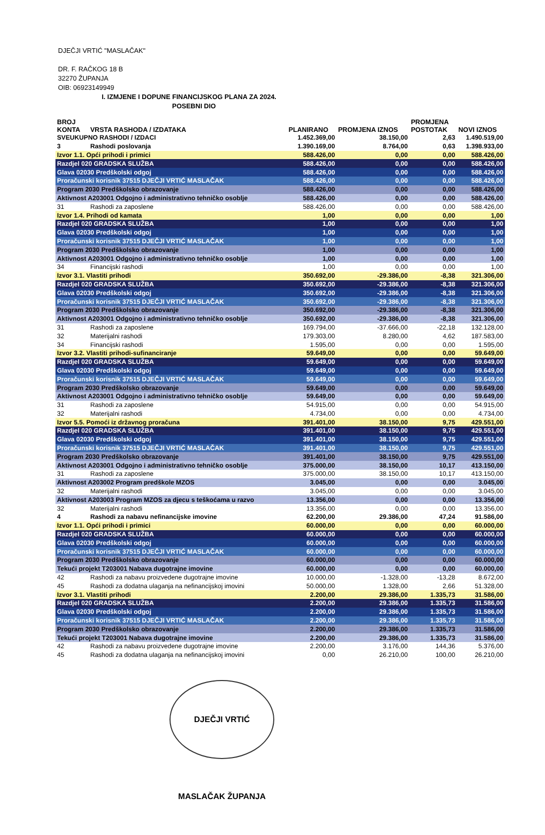DJEČJI VRTIĆ "MASLAČAK"
DR. F. RAČKOG 18 B
32270 ŽUPANJA
OIB: 06923149949
I. IZMJENE I DOPUNE FINANCIJSKOG PLANA ZA 2024.
POSEBNI DIO
| BROJ KONTA | VRSTA RASHODA / IZDATAKA | PLANIRANO | PROMJENA IZNOS | PROMJENA POSTOTAK | NOVI IZNOS |
| --- | --- | --- | --- | --- | --- |
| SVEUKUPNO RASHODI / IZDACI | | 1.452.369,00 | 38.150,00 | 2,63 | 1.490.519,00 |
| 3 | Rashodi poslovanja | 1.390.169,00 | 8.764,00 | 0,63 | 1.398.933,00 |
| Izvor 1.1. Opći prihodi i primici | | 588.426,00 | 0,00 | 0,00 | 588.426,00 |
| Razdjel 020 GRADSKA SLUŽBA | | 588.426,00 | 0,00 | 0,00 | 588.426,00 |
| Glava 02030 Predškolski odgoj | | 588.426,00 | 0,00 | 0,00 | 588.426,00 |
| Proračunski korisnik 37515 DJEČJI VRTIĆ MASLAČAK | | 588.426,00 | 0,00 | 0,00 | 588.426,00 |
| Program 2030 Predškolsko obrazovanje | | 588.426,00 | 0,00 | 0,00 | 588.426,00 |
| Aktivnost A203001 Odgojno i administrativno tehničko osoblje | | 588.426,00 | 0,00 | 0,00 | 588.426,00 |
| 31 | Rashodi za zaposlene | 588.426,00 | 0,00 | 0,00 | 588.426,00 |
| Izvor 1.4. Prihodi od kamata | | 1,00 | 0,00 | 0,00 | 1,00 |
| Razdjel 020 GRADSKA SLUŽBA | | 1,00 | 0,00 | 0,00 | 1,00 |
| Glava 02030 Predškolski odgoj | | 1,00 | 0,00 | 0,00 | 1,00 |
| Proračunski korisnik 37515 DJEČJI VRTIĆ MASLAČAK | | 1,00 | 0,00 | 0,00 | 1,00 |
| Program 2030 Predškolsko obrazovanje | | 1,00 | 0,00 | 0,00 | 1,00 |
| Aktivnost A203001 Odgojno i administrativno tehničko osoblje | | 1,00 | 0,00 | 0,00 | 1,00 |
| 34 | Financijski rashodi | 1,00 | 0,00 | 0,00 | 1,00 |
| Izvor 3.1. Vlastiti prihodi | | 350.692,00 | -29.386,00 | -8,38 | 321.306,00 |
| Razdjel 020 GRADSKA SLUŽBA | | 350.692,00 | -29.386,00 | -8,38 | 321.306,00 |
| Glava 02030 Predškolski odgoj | | 350.692,00 | -29.386,00 | -8,38 | 321.306,00 |
| Proračunski korisnik 37515 DJEČJI VRTIĆ MASLAČAK | | 350.692,00 | -29.386,00 | -8,38 | 321.306,00 |
| Program 2030 Predškolsko obrazovanje | | 350.692,00 | -29.386,00 | -8,38 | 321.306,00 |
| Aktivnost A203001 Odgojno i administrativno tehničko osoblje | | 350.692,00 | -29.386,00 | -8,38 | 321.306,00 |
| 31 | Rashodi za zaposlene | 169.794,00 | -37.666,00 | -22,18 | 132.128,00 |
| 32 | Materijalni rashodi | 179.303,00 | 8.280,00 | 4,62 | 187.583,00 |
| 34 | Financijski rashodi | 1.595,00 | 0,00 | 0,00 | 1.595,00 |
| Izvor 3.2. Vlastiti prihodi-sufinanciranje | | 59.649,00 | 0,00 | 0,00 | 59.649,00 |
| Razdjel 020 GRADSKA SLUŽBA | | 59.649,00 | 0,00 | 0,00 | 59.649,00 |
| Glava 02030 Predškolski odgoj | | 59.649,00 | 0,00 | 0,00 | 59.649,00 |
| Proračunski korisnik 37515 DJEČJI VRTIĆ MASLAČAK | | 59.649,00 | 0,00 | 0,00 | 59.649,00 |
| Program 2030 Predškolsko obrazovanje | | 59.649,00 | 0,00 | 0,00 | 59.649,00 |
| Aktivnost A203001 Odgojno i administrativno tehničko osoblje | | 59.649,00 | 0,00 | 0,00 | 59.649,00 |
| 31 | Rashodi za zaposlene | 54.915,00 | 0,00 | 0,00 | 54.915,00 |
| 32 | Materijalni rashodi | 4.734,00 | 0,00 | 0,00 | 4.734,00 |
| Izvor 5.5. Pomoći iz državnog proračuna | | 391.401,00 | 38.150,00 | 9,75 | 429.551,00 |
| Razdjel 020 GRADSKA SLUŽBA | | 391.401,00 | 38.150,00 | 9,75 | 429.551,00 |
| Glava 02030 Predškolski odgoj | | 391.401,00 | 38.150,00 | 9,75 | 429.551,00 |
| Proračunski korisnik 37515 DJEČJI VRTIĆ MASLAČAK | | 391.401,00 | 38.150,00 | 9,75 | 429.551,00 |
| Program 2030 Predškolsko obrazovanje | | 391.401,00 | 38.150,00 | 9,75 | 429.551,00 |
| Aktivnost A203001 Odgojno i administrativno tehničko osoblje | | 375.000,00 | 38.150,00 | 10,17 | 413.150,00 |
| 31 | Rashodi za zaposlene | 375.000,00 | 38.150,00 | 10,17 | 413.150,00 |
| Aktivnost A203002 Program predškole MZOS | | 3.045,00 | 0,00 | 0,00 | 3.045,00 |
| 32 | Materijalni rashodi | 3.045,00 | 0,00 | 0,00 | 3.045,00 |
| Aktivnost A203003 Program MZOS za djecu s teškoćama u razvo | | 13.356,00 | 0,00 | 0,00 | 13.356,00 |
| 32 | Materijalni rashodi | 13.356,00 | 0,00 | 0,00 | 13.356,00 |
| 4 | Rashodi za nabavu nefinancijske imovine | 62.200,00 | 29.386,00 | 47,24 | 91.586,00 |
| Izvor 1.1. Opći prihodi i primici | | 60.000,00 | 0,00 | 0,00 | 60.000,00 |
| Razdjel 020 GRADSKA SLUŽBA | | 60.000,00 | 0,00 | 0,00 | 60.000,00 |
| Glava 02030 Predškolski odgoj | | 60.000,00 | 0,00 | 0,00 | 60.000,00 |
| Proračunski korisnik 37515 DJEČJI VRTIĆ MASLAČAK | | 60.000,00 | 0,00 | 0,00 | 60.000,00 |
| Program 2030 Predškolsko obrazovanje | | 60.000,00 | 0,00 | 0,00 | 60.000,00 |
| Tekući projekt T203001 Nabava dugotrajne imovine | | 60.000,00 | 0,00 | 0,00 | 60.000,00 |
| 42 | Rashodi za nabavu proizvedene dugotrajne imovine | 10.000,00 | -1.328,00 | -13,28 | 8.672,00 |
| 45 | Rashodi za dodatna ulaganja na nefinancijskoj imovini | 50.000,00 | 1.328,00 | 2,66 | 51.328,00 |
| Izvor 3.1. Vlastiti prihodi | | 2.200,00 | 29.386,00 | 1.335,73 | 31.586,00 |
| Razdjel 020 GRADSKA SLUŽBA | | 2.200,00 | 29.386,00 | 1.335,73 | 31.586,00 |
| Glava 02030 Predškolski odgoj | | 2.200,00 | 29.386,00 | 1.335,73 | 31.586,00 |
| Proračunski korisnik 37515 DJEČJI VRTIĆ MASLAČAK | | 2.200,00 | 29.386,00 | 1.335,73 | 31.586,00 |
| Program 2030 Predškolsko obrazovanje | | 2.200,00 | 29.386,00 | 1.335,73 | 31.586,00 |
| Tekući projekt T203001 Nabava dugotrajne imovine | | 2.200,00 | 29.386,00 | 1.335,73 | 31.586,00 |
| 42 | Rashodi za nabavu proizvedene dugotrajne imovine | 2.200,00 | 3.176,00 | 144,36 | 5.376,00 |
| 45 | Rashodi za dodatna ulaganja na nefinancijskoj imovini | 0,00 | 26.210,00 | 100,00 | 26.210,00 |
DJEČJI VRTIĆ MASLAČAK ŽUPANJA